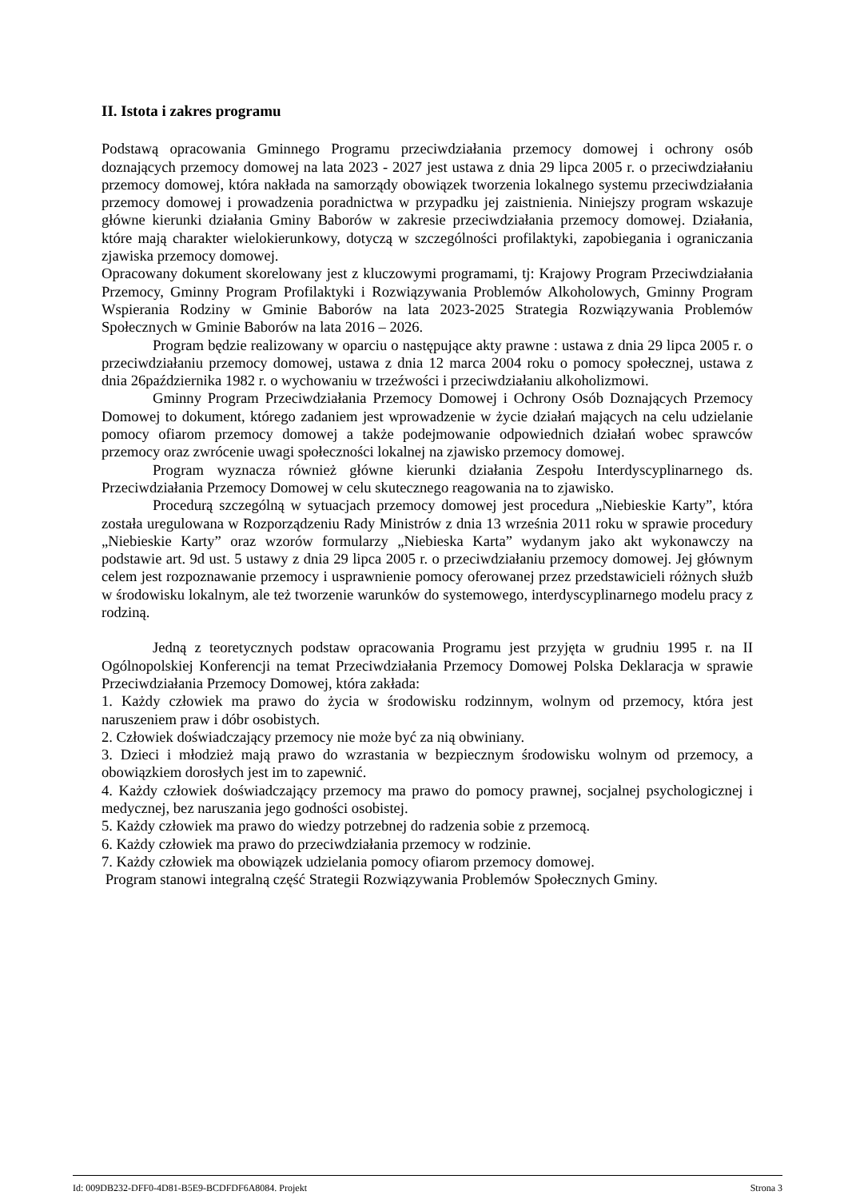II. Istota i zakres programu
Podstawą opracowania Gminnego Programu przeciwdziałania przemocy domowej i ochrony osób doznających przemocy domowej na lata 2023 - 2027 jest ustawa z dnia 29 lipca 2005 r. o przeciwdziałaniu przemocy domowej, która nakłada na samorządy obowiązek tworzenia lokalnego systemu przeciwdziałania przemocy domowej i prowadzenia poradnictwa w przypadku jej zaistnienia. Niniejszy program wskazuje główne kierunki działania Gminy Baborów w zakresie przeciwdziałania przemocy domowej. Działania, które mają charakter wielokierunkowy, dotyczą w szczególności profilaktyki, zapobiegania i ograniczania zjawiska przemocy domowej.
Opracowany dokument skorelowany jest z kluczowymi programami, tj: Krajowy Program Przeciwdziałania Przemocy, Gminny Program Profilaktyki i Rozwiązywania Problemów Alkoholowych, Gminny Program Wspierania Rodziny w Gminie Baborów na lata 2023-2025 Strategia Rozwiązywania Problemów Społecznych w Gminie Baborów na lata 2016 – 2026.
Program będzie realizowany w oparciu o następujące akty prawne : ustawa z dnia 29 lipca 2005 r. o przeciwdziałaniu przemocy domowej, ustawa z dnia 12 marca 2004 roku o pomocy społecznej, ustawa z dnia 26października 1982 r. o wychowaniu w trzeźwości i przeciwdziałaniu alkoholizmowi.
Gminny Program Przeciwdziałania Przemocy Domowej i Ochrony Osób Doznających Przemocy Domowej to dokument, którego zadaniem jest wprowadzenie w życie działań mających na celu udzielanie pomocy ofiarom przemocy domowej a także podejmowanie odpowiednich działań wobec sprawców przemocy oraz zwrócenie uwagi społeczności lokalnej na zjawisko przemocy domowej.
Program wyznacza również główne kierunki działania Zespołu Interdyscyplinarnego ds. Przeciwdziałania Przemocy Domowej w celu skutecznego reagowania na to zjawisko.
Procedurą szczególną w sytuacjach przemocy domowej jest procedura „Niebieskie Karty”, która została uregulowana w Rozporządzeniu Rady Ministrów z dnia 13 września 2011 roku w sprawie procedury „Niebieskie Karty” oraz wzorów formularzy „Niebieska Karta” wydanym jako akt wykonawczy na podstawie art. 9d ust. 5 ustawy z dnia 29 lipca 2005 r. o przeciwdziałaniu przemocy domowej. Jej głównym celem jest rozpoznawanie przemocy i usprawnienie pomocy oferowanej przez przedstawicieli różnych służb w środowisku lokalnym, ale też tworzenie warunków do systemowego, interdyscyplinarnego modelu pracy z rodziną.
Jedną z teoretycznych podstaw opracowania Programu jest przyjęta w grudniu 1995 r. na II Ogólnopolskiej Konferencji na temat Przeciwdziałania Przemocy Domowej Polska Deklaracja w sprawie Przeciwdziałania Przemocy Domowej, która zakłada:
1. Każdy człowiek ma prawo do życia w środowisku rodzinnym, wolnym od przemocy, która jest naruszeniem praw i dóbr osobistych.
2. Człowiek doświadczający przemocy nie może być za nią obwiniany.
3. Dzieci i młodzież mają prawo do wzrastania w bezpiecznym środowisku wolnym od przemocy, a obowiązkiem dorosłych jest im to zapewnić.
4. Każdy człowiek doświadczający przemocy ma prawo do pomocy prawnej, socjalnej psychologicznej i medycznej, bez naruszania jego godności osobistej.
5. Każdy człowiek ma prawo do wiedzy potrzebnej do radzenia sobie z przemocą.
6. Każdy człowiek ma prawo do przeciwdziałania przemocy w rodzinie.
7. Każdy człowiek ma obowiązek udzielania pomocy ofiarom przemocy domowej.
Program stanowi integralną część Strategii Rozwiązywania Problemów Społecznych Gminy.
Id: 009DB232-DFF0-4D81-B5E9-BCDFDF6A8084. Projekt Strona 3